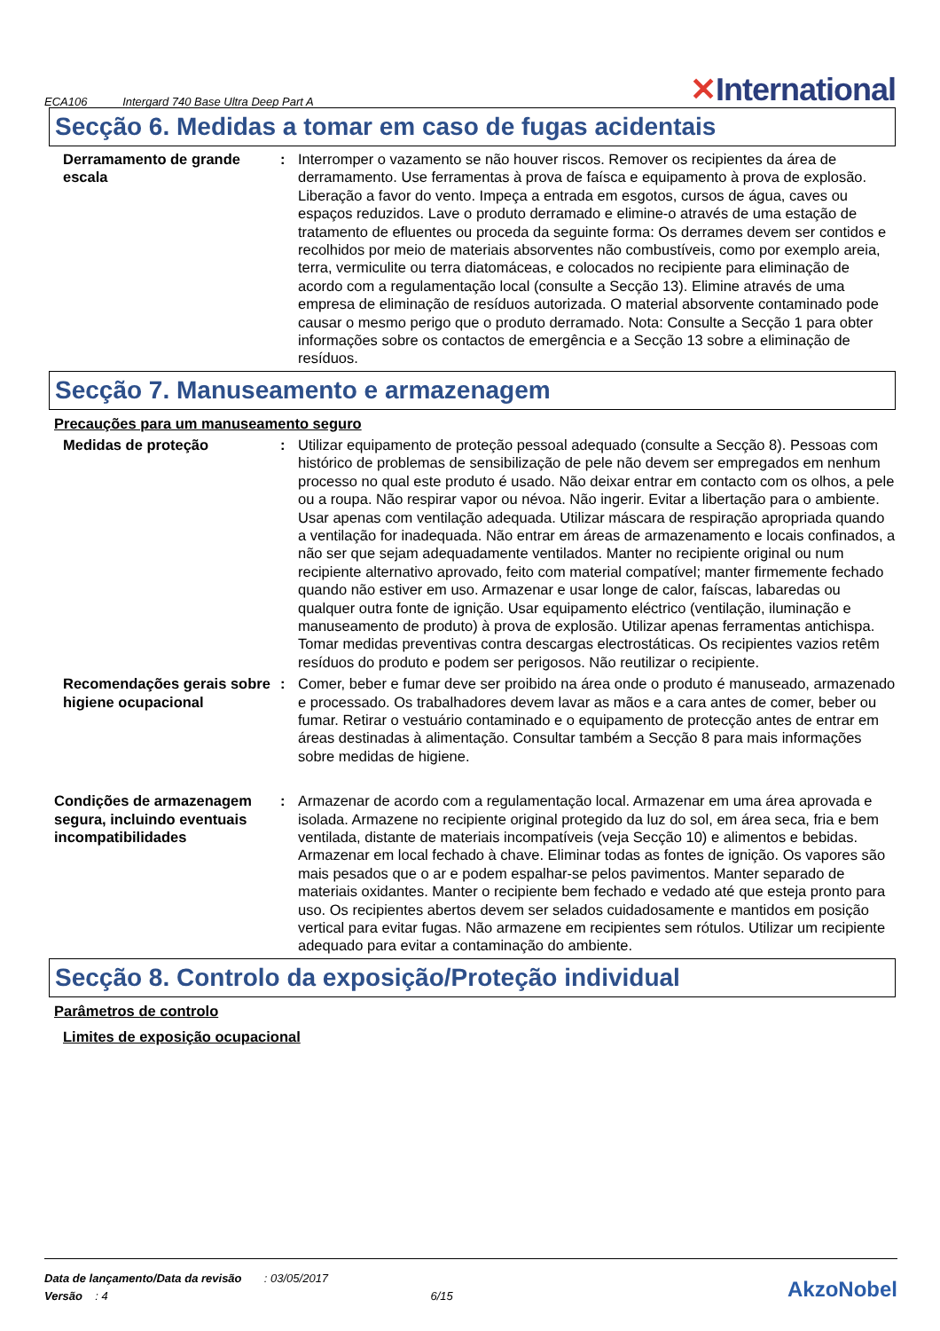ECA106 Intergard 740 Base Ultra Deep Part A
✕International
Secção 6. Medidas a tomar em caso de fugas acidentais
Derramamento de grande escala
: Interromper o vazamento se não houver riscos. Remover os recipientes da área de derramamento. Use ferramentas à prova de faísca e equipamento à prova de explosão. Liberação a favor do vento. Impeça a entrada em esgotos, cursos de água, caves ou espaços reduzidos. Lave o produto derramado e elimine-o através de uma estação de tratamento de efluentes ou proceda da seguinte forma: Os derrames devem ser contidos e recolhidos por meio de materiais absorventes não combustíveis, como por exemplo areia, terra, vermiculite ou terra diatomáceas, e colocados no recipiente para eliminação de acordo com a regulamentação local (consulte a Secção 13). Elimine através de uma empresa de eliminação de resíduos autorizada. O material absorvente contaminado pode causar o mesmo perigo que o produto derramado. Nota: Consulte a Secção 1 para obter informações sobre os contactos de emergência e a Secção 13 sobre a eliminação de resíduos.
Secção 7. Manuseamento e armazenagem
Precauções para um manuseamento seguro
Medidas de proteção : Utilizar equipamento de proteção pessoal adequado (consulte a Secção 8). Pessoas com histórico de problemas de sensibilização de pele não devem ser empregados em nenhum processo no qual este produto é usado. Não deixar entrar em contacto com os olhos, a pele ou a roupa. Não respirar vapor ou névoa. Não ingerir. Evitar a libertação para o ambiente. Usar apenas com ventilação adequada. Utilizar máscara de respiração apropriada quando a ventilação for inadequada. Não entrar em áreas de armazenamento e locais confinados, a não ser que sejam adequadamente ventilados. Manter no recipiente original ou num recipiente alternativo aprovado, feito com material compatível; manter firmemente fechado quando não estiver em uso. Armazenar e usar longe de calor, faíscas, labaredas ou qualquer outra fonte de ignição. Usar equipamento eléctrico (ventilação, iluminação e manuseamento de produto) à prova de explosão. Utilizar apenas ferramentas antichispa. Tomar medidas preventivas contra descargas electrostáticas. Os recipientes vazios retêm resíduos do produto e podem ser perigosos. Não reutilizar o recipiente.
Recomendações gerais sobre higiene ocupacional
: Comer, beber e fumar deve ser proibido na área onde o produto é manuseado, armazenado e processado. Os trabalhadores devem lavar as mãos e a cara antes de comer, beber ou fumar. Retirar o vestuário contaminado e o equipamento de protecção antes de entrar em áreas destinadas à alimentação. Consultar também a Secção 8 para mais informações sobre medidas de higiene.
Condições de armazenagem segura, incluindo eventuais incompatibilidades
: Armazenar de acordo com a regulamentação local. Armazenar em uma área aprovada e isolada. Armazene no recipiente original protegido da luz do sol, em área seca, fria e bem ventilada, distante de materiais incompatíveis (veja Secção 10) e alimentos e bebidas. Armazenar em local fechado à chave. Eliminar todas as fontes de ignição. Os vapores são mais pesados que o ar e podem espalhar-se pelos pavimentos. Manter separado de materiais oxidantes. Manter o recipiente bem fechado e vedado até que esteja pronto para uso. Os recipientes abertos devem ser selados cuidadosamente e mantidos em posição vertical para evitar fugas. Não armazene em recipientes sem rótulos. Utilizar um recipiente adequado para evitar a contaminação do ambiente.
Secção 8. Controlo da exposição/Proteção individual
Parâmetros de controlo
Limites de exposição ocupacional
Data de lançamento/Data da revisão : 03/05/2017
Versão : 4 6/15
AkzoNobel